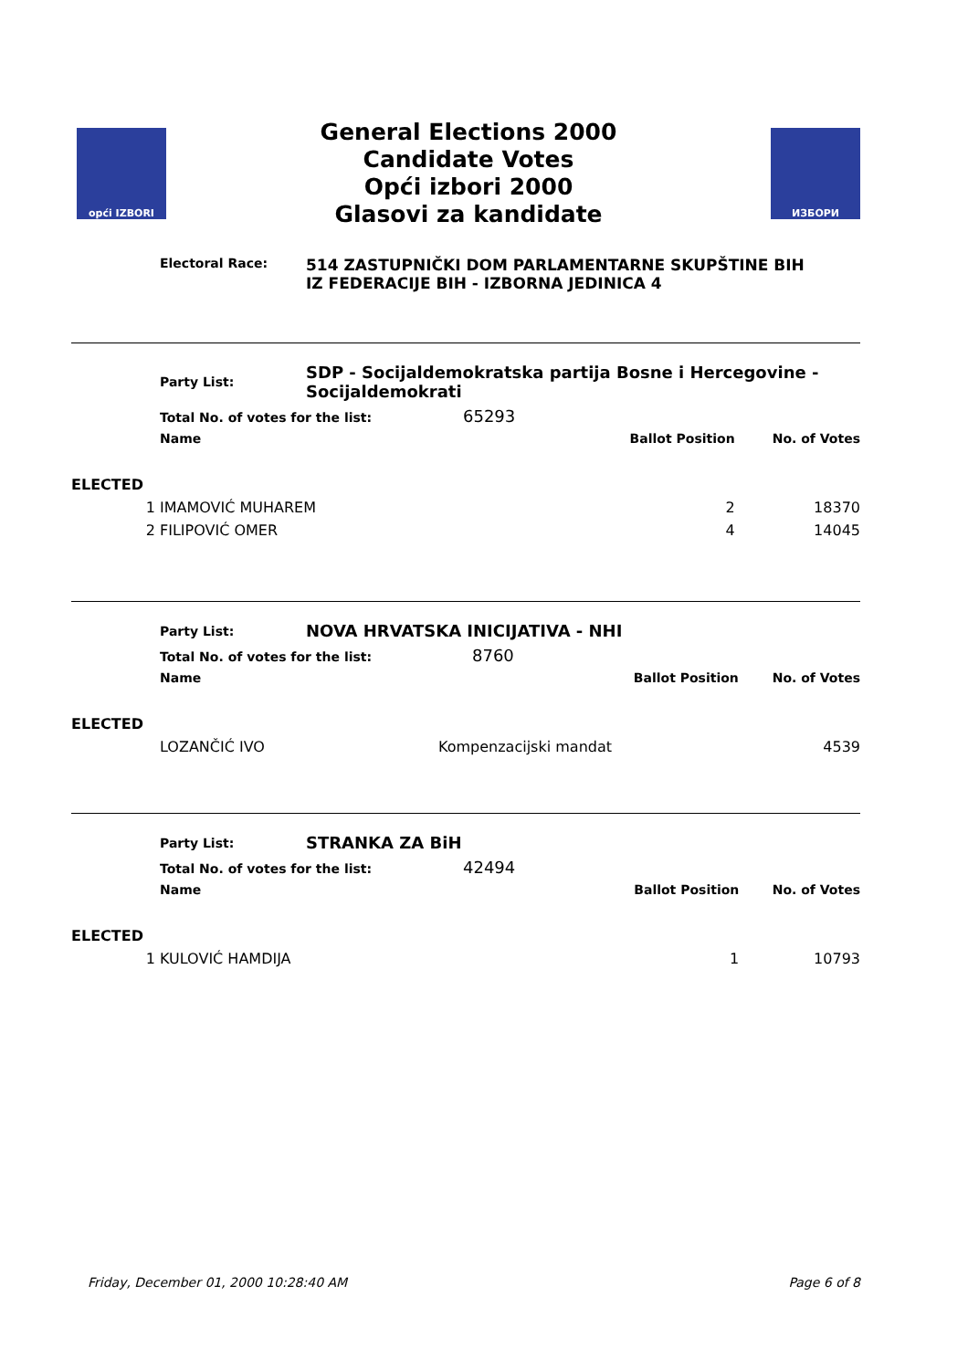opći IZBORI
General Elections 2000
Candidate Votes
Opći izbori 2000
Glasovi za kandidate
ИЗБОРИ
Electoral Race:
514 ZASTUPNIČKI DOM PARLAMENTARNE SKUPŠTINE BIH
IZ FEDERACIJE BIH - IZBORNA JEDINICA 4
| | Party List: | SDP - Socijaldemokratska partija Bosne i Hercegovine - Socijaldemokrati | | |
| | Total No. of votes for the list: 65293 | | | |
| | Name | | Ballot Position | No. of Votes |
| ELECTED | | | | |
| 1 | IMAMOVIĆ MUHAREM | | 2 | 18370 |
| 2 | FILIPOVIĆ OMER | | 4 | 14045 |
| | Party List: | NOVA HRVATSKA INICIJATIVA - NHI | | |
| | Total No. of votes for the list: 8760 | | | |
| | Name | | Ballot Position | No. of Votes |
| ELECTED | | | | |
| | LOZANČIĆ IVO | Kompenzacijski mandat | | 4539 |
| | Party List: | STRANKA ZA BiH | | |
| | Total No. of votes for the list: 42494 | | | |
| | Name | | Ballot Position | No. of Votes |
| ELECTED | | | | |
| 1 | KULOVIĆ HAMDIJA | | 1 | 10793 |
Friday, December 01, 2000 10:28:40 AM Page 6 of 8